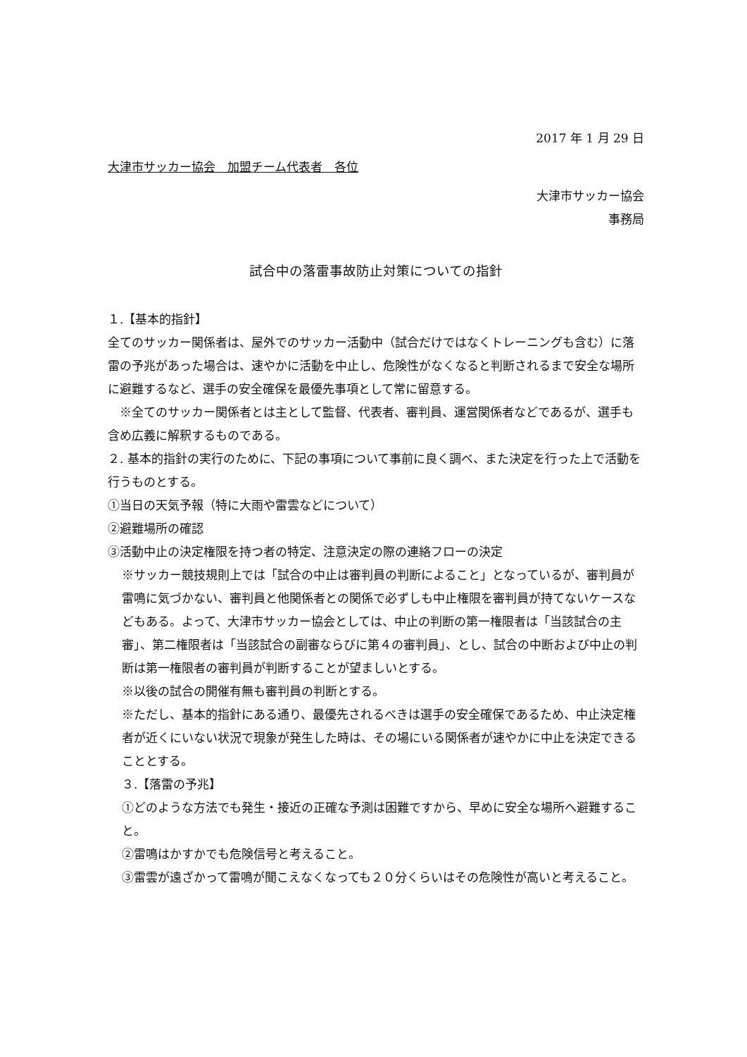2017 年 1 月 29 日
大津市サッカー協会　加盟チーム代表者　各位
大津市サッカー協会
事務局
試合中の落雷事故防止対策についての指針
１.【基本的指針】
全てのサッカー関係者は、屋外でのサッカー活動中（試合だけではなくトレーニングも含む）に落雷の予兆があった場合は、速やかに活動を中止し、危険性がなくなると判断されるまで安全な場所に避難するなど、選手の安全確保を最優先事項として常に留意する。
　※全てのサッカー関係者とは主として監督、代表者、審判員、運営関係者などであるが、選手も含め広義に解釈するものである。
２. 基本的指針の実行のために、下記の事項について事前に良く調べ、また決定を行った上で活動を行うものとする。
①当日の天気予報（特に大雨や雷雲などについて）
②避難場所の確認
③活動中止の決定権限を持つ者の特定、注意決定の際の連絡フローの決定
※サッカー競技規則上では「試合の中止は審判員の判断によること」となっているが、審判員が雷鳴に気づかない、審判員と他関係者との関係で必ずしも中止権限を審判員が持てないケースなどもある。よって、大津市サッカー協会としては、中止の判断の第一権限者は「当該試合の主審」、第二権限者は「当該試合の副審ならびに第４の審判員」、とし、試合の中断および中止の判断は第一権限者の審判員が判断することが望ましいとする。
※以後の試合の開催有無も審判員の判断とする。
※ただし、基本的指針にある通り、最優先されるべきは選手の安全確保であるため、中止決定権者が近くにいない状況で現象が発生した時は、その場にいる関係者が速やかに中止を決定できることとする。
３.【落雷の予兆】
①どのような方法でも発生・接近の正確な予測は困難ですから、早めに安全な場所へ避難すること。
②雷鳴はかすかでも危険信号と考えること。
③雷雲が遠ざかって雷鳴が聞こえなくなっても２０分くらいはその危険性が高いと考えること。